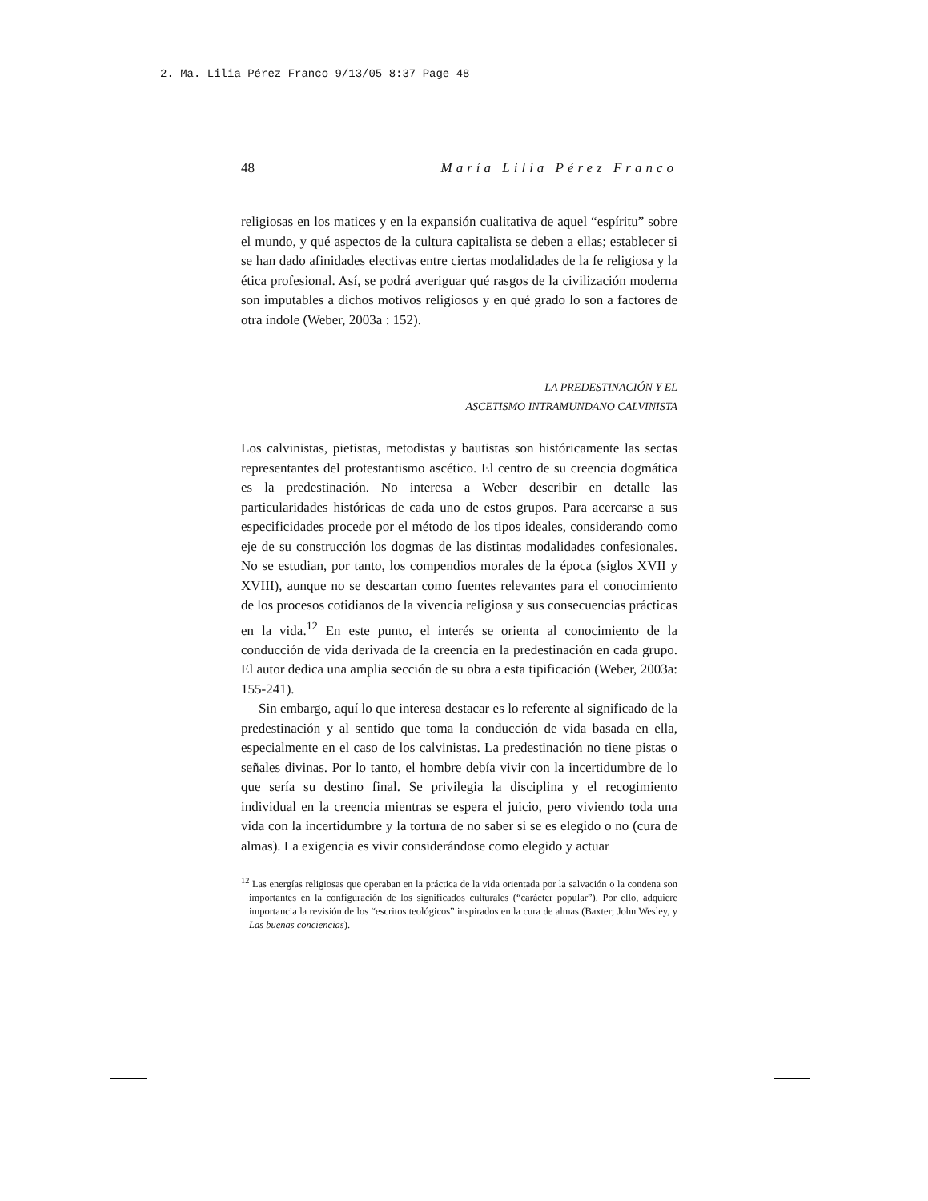2. Ma. Lilia Pérez Franco 9/13/05 8:37 Page 48
48 María Lilia Pérez Franco
religiosas en los matices y en la expansión cualitativa de aquel “espíritu” sobre el mundo, y qué aspectos de la cultura capitalista se deben a ellas; establecer si se han dado afinidades electivas entre ciertas modalidades de la fe religiosa y la ética profesional. Así, se podrá averiguar qué rasgos de la civilización moderna son imputables a dichos motivos religiosos y en qué grado lo son a factores de otra índole (Weber, 2003a : 152).
LA PREDESTINACIÓN Y EL
ASCETISMO INTRAMUNDANO CALVINISTA
Los calvinistas, pietistas, metodistas y bautistas son históricamente las sectas representantes del protestantismo ascético. El centro de su creencia dogmática es la predestinación. No interesa a Weber describir en detalle las particularidades históricas de cada uno de estos grupos. Para acercarse a sus especificidades procede por el método de los tipos ideales, considerando como eje de su construcción los dogmas de las distintas modalidades confesionales. No se estudian, por tanto, los compendios morales de la época (siglos XVII y XVIII), aunque no se descartan como fuentes relevantes para el conocimiento de los procesos cotidianos de la vivencia religiosa y sus consecuencias prácticas en la vida.<sup>12</sup> En este punto, el interés se orienta al conocimiento de la conducción de vida derivada de la creencia en la predestinación en cada grupo. El autor dedica una amplia sección de su obra a esta tipificación (Weber, 2003a: 155-241).
Sin embargo, aquí lo que interesa destacar es lo referente al significado de la predestinación y al sentido que toma la conducción de vida basada en ella, especialmente en el caso de los calvinistas. La predestinación no tiene pistas o señales divinas. Por lo tanto, el hombre debía vivir con la incertidumbre de lo que sería su destino final. Se privilegia la disciplina y el recogimiento individual en la creencia mientras se espera el juicio, pero viviendo toda una vida con la incertidumbre y la tortura de no saber si se es elegido o no (cura de almas). La exigencia es vivir considerándose como elegido y actuar
<sup>12</sup> Las energías religiosas que operaban en la práctica de la vida orientada por la salvación o la condena son importantes en la configuración de los significados culturales (“carácter popular”). Por ello, adquiere importancia la revisión de los “escritos teológicos” inspirados en la cura de almas (Baxter; John Wesley, y Las buenas conciencias).